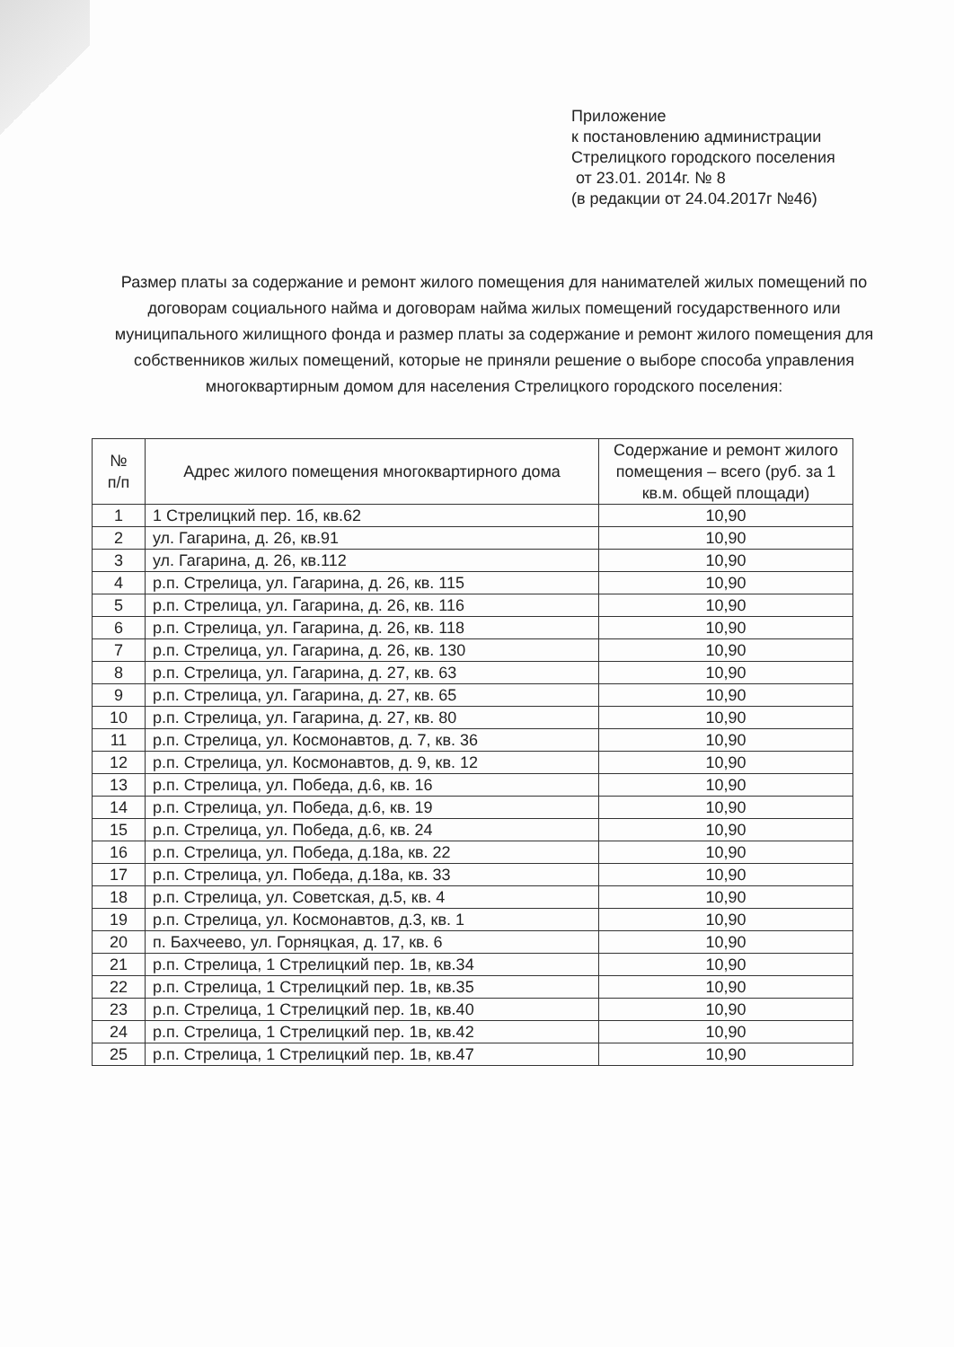Приложение
к постановлению администрации
Стрелицкого городского поселения
от 23.01. 2014г. № 8
(в редакции от 24.04.2017г №46)
Размер платы за содержание и ремонт жилого помещения для нанимателей жилых помещений по договорам социального найма и договорам найма жилых помещений государственного или муниципального жилищного фонда и размер платы за содержание и ремонт жилого помещения для собственников жилых помещений, которые не приняли решение о выборе способа управления многоквартирным домом для населения Стрелицкого городского поселения:
| № п/п | Адрес жилого помещения многоквартирного дома | Содержание и ремонт жилого помещения – всего (руб. за 1 кв.м. общей площади) |
| --- | --- | --- |
| 1 | 1 Стрелицкий пер. 1б, кв.62 | 10,90 |
| 2 | ул. Гагарина, д. 26, кв.91 | 10,90 |
| 3 | ул. Гагарина, д. 26, кв.112 | 10,90 |
| 4 | р.п. Стрелица, ул. Гагарина, д. 26, кв. 115 | 10,90 |
| 5 | р.п. Стрелица, ул. Гагарина, д. 26, кв. 116 | 10,90 |
| 6 | р.п. Стрелица, ул. Гагарина, д. 26, кв. 118 | 10,90 |
| 7 | р.п. Стрелица, ул. Гагарина, д. 26, кв. 130 | 10,90 |
| 8 | р.п. Стрелица, ул. Гагарина, д. 27, кв. 63 | 10,90 |
| 9 | р.п. Стрелица, ул. Гагарина, д. 27, кв. 65 | 10,90 |
| 10 | р.п. Стрелица, ул. Гагарина, д. 27, кв. 80 | 10,90 |
| 11 | р.п. Стрелица, ул. Космонавтов, д. 7, кв. 36 | 10,90 |
| 12 | р.п. Стрелица, ул. Космонавтов, д. 9, кв. 12 | 10,90 |
| 13 | р.п. Стрелица, ул. Победа, д.6, кв. 16 | 10,90 |
| 14 | р.п. Стрелица, ул. Победа, д.6, кв. 19 | 10,90 |
| 15 | р.п. Стрелица, ул. Победа, д.6, кв. 24 | 10,90 |
| 16 | р.п. Стрелица, ул. Победа, д.18а, кв. 22 | 10,90 |
| 17 | р.п. Стрелица, ул. Победа, д.18а, кв. 33 | 10,90 |
| 18 | р.п. Стрелица, ул. Советская, д.5, кв. 4 | 10,90 |
| 19 | р.п. Стрелица, ул. Космонавтов, д.3, кв. 1 | 10,90 |
| 20 | п. Бахчеево, ул. Горняцкая, д. 17, кв. 6 | 10,90 |
| 21 | р.п. Стрелица, 1 Стрелицкий пер. 1в, кв.34 | 10,90 |
| 22 | р.п. Стрелица, 1 Стрелицкий пер. 1в, кв.35 | 10,90 |
| 23 | р.п. Стрелица, 1 Стрелицкий пер. 1в, кв.40 | 10,90 |
| 24 | р.п. Стрелица, 1 Стрелицкий пер. 1в, кв.42 | 10,90 |
| 25 | р.п. Стрелица, 1 Стрелицкий пер. 1в, кв.47 | 10,90 |